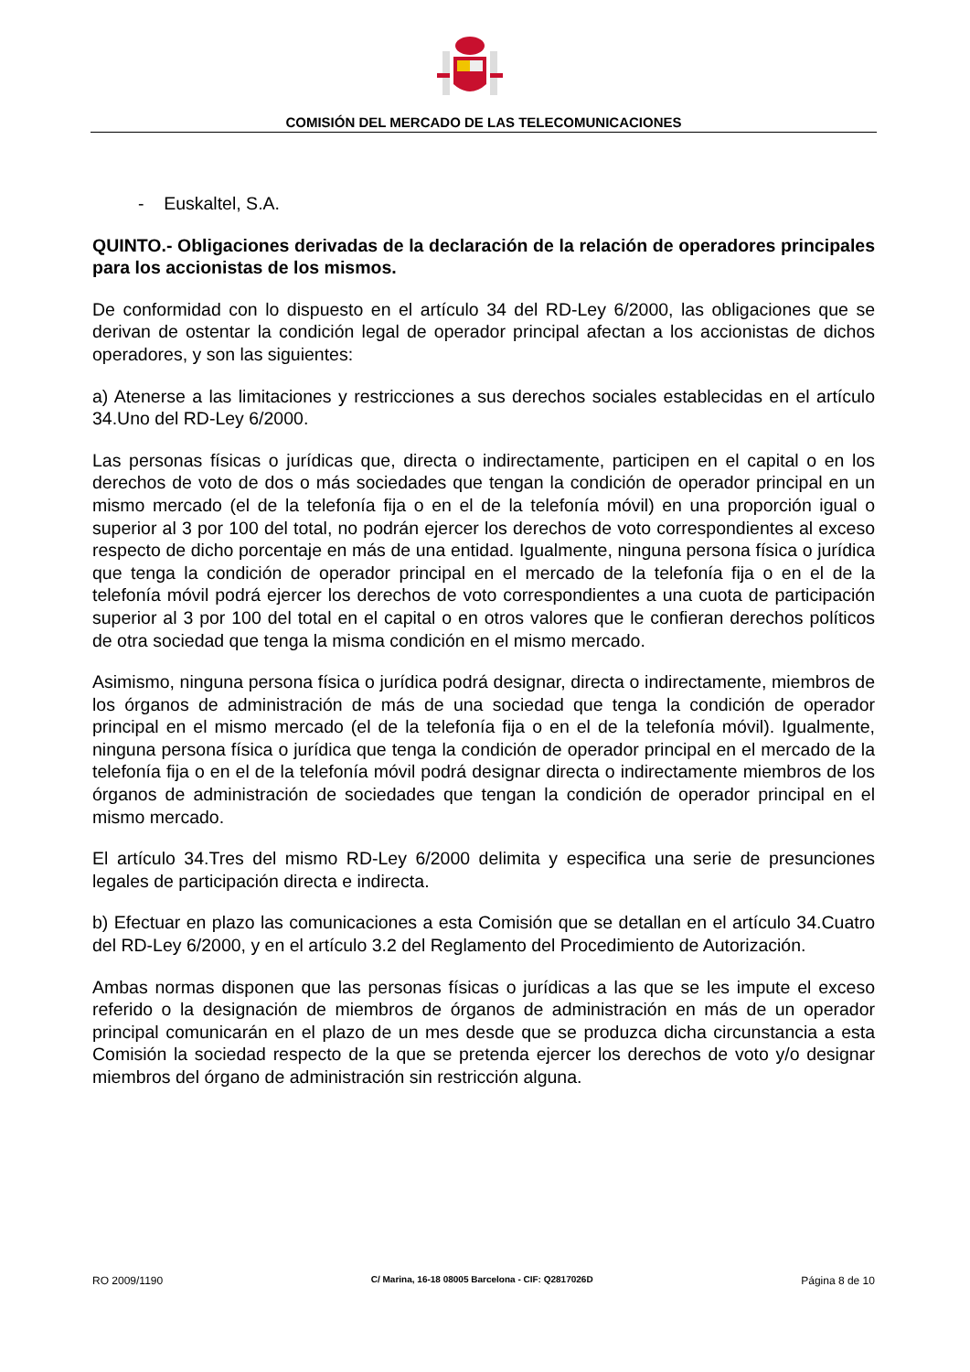COMISIÓN DEL MERCADO DE LAS TELECOMUNICACIONES
- Euskaltel, S.A.
QUINTO.- Obligaciones derivadas de la declaración de la relación de operadores principales para los accionistas de los mismos.
De conformidad con lo dispuesto en el artículo 34 del RD-Ley 6/2000, las obligaciones que se derivan de ostentar la condición legal de operador principal afectan a los accionistas de dichos operadores, y son las siguientes:
a) Atenerse a las limitaciones y restricciones a sus derechos sociales establecidas en el artículo 34.Uno del RD-Ley 6/2000.
Las personas físicas o jurídicas que, directa o indirectamente, participen en el capital o en los derechos de voto de dos o más sociedades que tengan la condición de operador principal en un mismo mercado (el de la telefonía fija o en el de la telefonía móvil) en una proporción igual o superior al 3 por 100 del total, no podrán ejercer los derechos de voto correspondientes al exceso respecto de dicho porcentaje en más de una entidad. Igualmente, ninguna persona física o jurídica que tenga la condición de operador principal en el mercado de la telefonía fija o en el de la telefonía móvil podrá ejercer los derechos de voto correspondientes a una cuota de participación superior al 3 por 100 del total en el capital o en otros valores que le confieran derechos políticos de otra sociedad que tenga la misma condición en el mismo mercado.
Asimismo, ninguna persona física o jurídica podrá designar, directa o indirectamente, miembros de los órganos de administración de más de una sociedad que tenga la condición de operador principal en el mismo mercado (el de la telefonía fija o en el de la telefonía móvil). Igualmente, ninguna persona física o jurídica que tenga la condición de operador principal en el mercado de la telefonía fija o en el de la telefonía móvil podrá designar directa o indirectamente miembros de los órganos de administración de sociedades que tengan la condición de operador principal en el mismo mercado.
El artículo 34.Tres del mismo RD-Ley 6/2000 delimita y especifica una serie de presunciones legales de participación directa e indirecta.
b) Efectuar en plazo las comunicaciones a esta Comisión que se detallan en el artículo 34.Cuatro del RD-Ley 6/2000, y en el artículo 3.2 del Reglamento del Procedimiento de Autorización.
Ambas normas disponen que las personas físicas o jurídicas a las que se les impute el exceso referido o la designación de miembros de órganos de administración en más de un operador principal comunicarán en el plazo de un mes desde que se produzca dicha circunstancia a esta Comisión la sociedad respecto de la que se pretenda ejercer los derechos de voto y/o designar miembros del órgano de administración sin restricción alguna.
RO 2009/1190 C/ Marina, 16-18 08005 Barcelona - CIF: Q2817026D Página 8 de 10